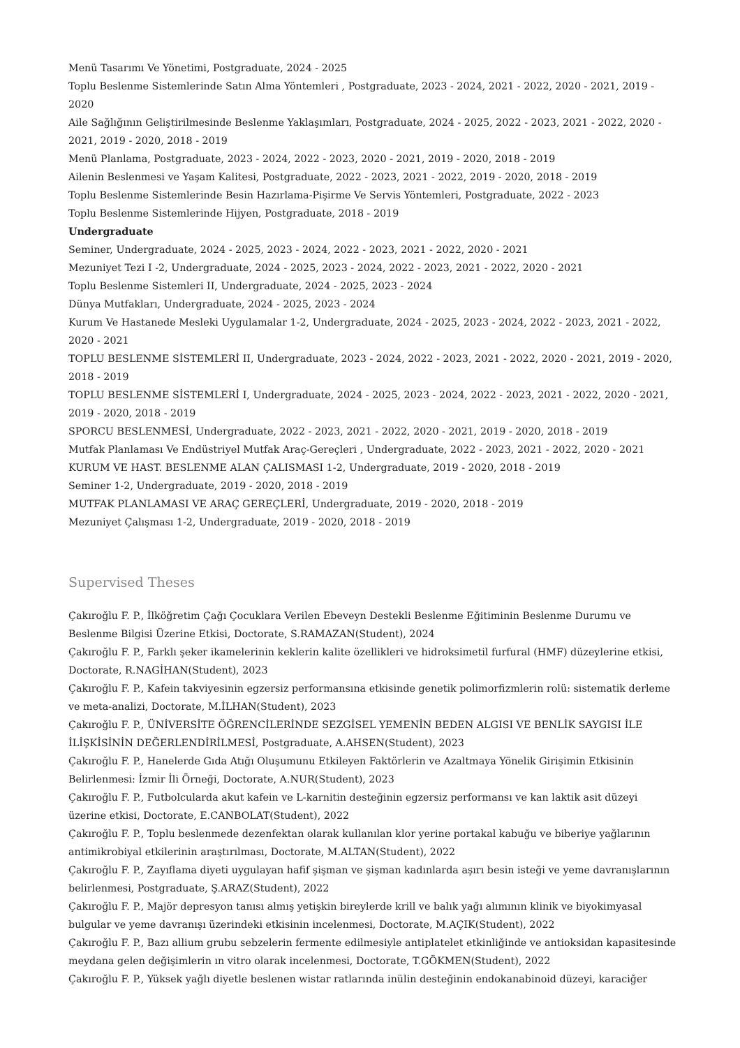Menü Tasarımı Ve Yönetimi, Postgraduate, 2024 - 2025
Toplu Beslenme Sistemlerinde Satın Alma Yöntemleri , Postgraduate, 2023 - 2024, 2021 - 2022, 2020 - 2021, 2019 - 2020
Aile Sağlığının Geliştirilmesinde Beslenme Yaklaşımları, Postgraduate, 2024 - 2025, 2022 - 2023, 2021 - 2022, 2020 - 2021, 2019 - 2020, 2018 - 2019
Menü Planlama, Postgraduate, 2023 - 2024, 2022 - 2023, 2020 - 2021, 2019 - 2020, 2018 - 2019
Ailenin Beslenmesi ve Yaşam Kalitesi, Postgraduate, 2022 - 2023, 2021 - 2022, 2019 - 2020, 2018 - 2019
Toplu Beslenme Sistemlerinde Besin Hazırlama-Pişirme Ve Servis Yöntemleri, Postgraduate, 2022 - 2023
Toplu Beslenme Sistemlerinde Hijyen, Postgraduate, 2018 - 2019
Undergraduate
Seminer, Undergraduate, 2024 - 2025, 2023 - 2024, 2022 - 2023, 2021 - 2022, 2020 - 2021
Mezuniyet Tezi I -2, Undergraduate, 2024 - 2025, 2023 - 2024, 2022 - 2023, 2021 - 2022, 2020 - 2021
Toplu Beslenme Sistemleri II, Undergraduate, 2024 - 2025, 2023 - 2024
Dünya Mutfakları, Undergraduate, 2024 - 2025, 2023 - 2024
Kurum Ve Hastanede Mesleki Uygulamalar 1-2, Undergraduate, 2024 - 2025, 2023 - 2024, 2022 - 2023, 2021 - 2022, 2020 - 2021
TOPLU BESLENME SİSTEMLERİ II, Undergraduate, 2023 - 2024, 2022 - 2023, 2021 - 2022, 2020 - 2021, 2019 - 2020, 2018 - 2019
TOPLU BESLENME SİSTEMLERİ I, Undergraduate, 2024 - 2025, 2023 - 2024, 2022 - 2023, 2021 - 2022, 2020 - 2021, 2019 - 2020, 2018 - 2019
SPORCU BESLENMESİ, Undergraduate, 2022 - 2023, 2021 - 2022, 2020 - 2021, 2019 - 2020, 2018 - 2019
Mutfak Planlaması Ve Endüstriyel Mutfak Araç-Gereçleri , Undergraduate, 2022 - 2023, 2021 - 2022, 2020 - 2021
KURUM VE HAST. BESLENME ALAN ÇALISMASI 1-2, Undergraduate, 2019 - 2020, 2018 - 2019
Seminer 1-2, Undergraduate, 2019 - 2020, 2018 - 2019
MUTFAK PLANLAMASI VE ARAÇ GEREÇLERİ, Undergraduate, 2019 - 2020, 2018 - 2019
Mezuniyet Çalışması 1-2, Undergraduate, 2019 - 2020, 2018 - 2019
Supervised Theses
Çakıroğlu F. P., İlköğretim Çağı Çocuklara Verilen Ebeveyn Destekli Beslenme Eğitiminin Beslenme Durumu ve Beslenme Bilgisi Üzerine Etkisi, Doctorate, S.RAMAZAN(Student), 2024
Çakıroğlu F. P., Farklı şeker ikamelerinin keklerin kalite özellikleri ve hidroksimetil furfural (HMF) düzeylerine etkisi, Doctorate, R.NAGİHAN(Student), 2023
Çakıroğlu F. P., Kafein takviyesinin egzersiz performansına etkisinde genetik polimorfizmlerin rolü: sistematik derleme ve meta-analizi, Doctorate, M.İLHAN(Student), 2023
Çakıroğlu F. P., ÜNİVERSİTE ÖĞRENCİLERİNDE SEZGİSEL YEMENİN BEDEN ALGISI VE BENLİK SAYGISI İLE İLİŞKİSİNİN DEĞERLENDİRİLMESİ, Postgraduate, A.AHSEN(Student), 2023
Çakıroğlu F. P., Hanelerde Gıda Atığı Oluşumunu Etkileyen Faktörlerin ve Azaltmaya Yönelik Girişimin Etkisinin Belirlenmesi: İzmir İli Örneği, Doctorate, A.NUR(Student), 2023
Çakıroğlu F. P., Futbolcularda akut kafein ve L-karnitin desteğinin egzersiz performansı ve kan laktik asit düzeyi üzerine etkisi, Doctorate, E.CANBOLAT(Student), 2022
Çakıroğlu F. P., Toplu beslenmede dezenfektan olarak kullanılan klor yerine portakal kabuğu ve biberiye yağlarının antimikrobiyal etkilerinin araştırılması, Doctorate, M.ALTAN(Student), 2022
Çakıroğlu F. P., Zayıflama diyeti uygulayan hafif şişman ve şişman kadınlarda aşırı besin isteği ve yeme davranışlarının belirlenmesi, Postgraduate, Ş.ARAZ(Student), 2022
Çakıroğlu F. P., Majör depresyon tanısı almış yetişkin bireylerde krill ve balık yağı alımının klinik ve biyokimyasal bulgular ve yeme davranışı üzerindeki etkisinin incelenmesi, Doctorate, M.AÇIK(Student), 2022
Çakıroğlu F. P., Bazı allium grubu sebzelerin fermente edilmesiyle antiplatelet etkinliğinde ve antioksidan kapasitesinde meydana gelen değişimlerin ın vitro olarak incelenmesi, Doctorate, T.GÖKMEN(Student), 2022
Çakıroğlu F. P., Yüksek yağlı diyetle beslenen wistar ratlarında inülin desteğinin endokanabinoid düzeyi, karaciğer